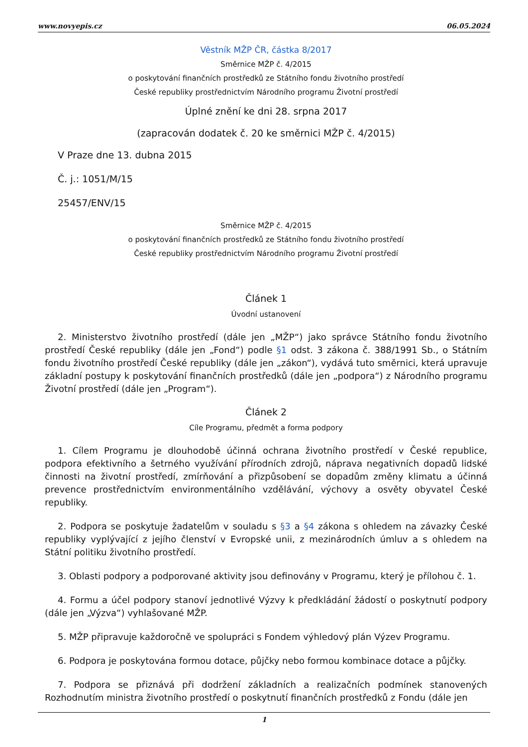www.novyepis.cz 06.05.2024
Věstník MŽP ČR, částka 8/2017
Směrnice MŽP č. 4/2015
o poskytování finančních prostředků ze Státního fondu životního prostředí
České republiky prostřednictvím Národního programu Životní prostředí
Úplné znění ke dni 28. srpna 2017
(zapracován dodatek č. 20 ke směrnici MŽP č. 4/2015)
V Praze dne 13. dubna 2015
Č. j.: 1051/M/15
25457/ENV/15
Směrnice MŽP č. 4/2015
o poskytování finančních prostředků ze Státního fondu životního prostředí
České republiky prostřednictvím Národního programu Životní prostředí
Článek 1
Úvodní ustanovení
2. Ministerstvo životního prostředí (dále jen „MŽP“) jako správce Státního fondu životního prostředí České republiky (dále jen „Fond“) podle §1 odst. 3 zákona č. 388/1991 Sb., o Státním fondu životního prostředí České republiky (dále jen „zákon“), vydává tuto směrnici, která upravuje základní postupy k poskytování finančních prostředků (dále jen „podpora“) z Národního programu Životní prostředí (dále jen „Program“).
Článek 2
Cíle Programu, předmět a forma podpory
1. Cílem Programu je dlouhodobě účinná ochrana životního prostředí v České republice, podpora efektivního a šetrného využívání přírodních zdrojů, náprava negativních dopadů lidské činnosti na životní prostředí, zmírňování a přizpůsobení se dopadům změny klimatu a účinná prevence prostřednictvím environmentálního vzdělávání, výchovy a osvěty obyvatel České republiky.
2. Podpora se poskytuje žadatelům v souladu s §3 a §4 zákona s ohledem na závazky České republiky vyplývající z jejího členství v Evropské unii, z mezinárodních úmluv a s ohledem na Státní politiku životního prostředí.
3. Oblasti podpory a podporované aktivity jsou definovány v Programu, který je přílohou č. 1.
4. Formu a účel podpory stanoví jednotlivé Výzvy k předkládání žádostí o poskytnutí podpory (dále jen „Výzva“) vyhlašované MŽP.
5. MŽP připravuje každoročně ve spolupráci s Fondem výhledový plán Výzev Programu.
6. Podpora je poskytována formou dotace, půjčky nebo formou kombinace dotace a půjčky.
7. Podpora se přiznává při dodržení základních a realizačních podmínek stanovených Rozhodnutím ministra životního prostředí o poskytnutí finančních prostředků z Fondu (dále jen
1